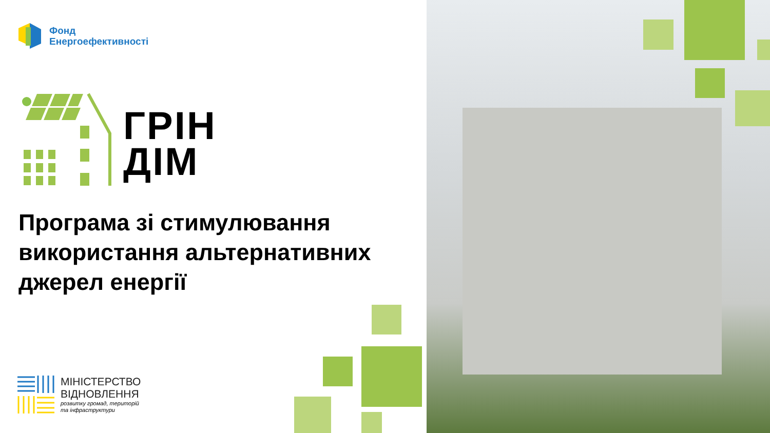Фонд
Енергоефективності
ГРІН
ДІМ
Програма зі стимулювання
використання альтернативних
джерел енергії
МІНІСТЕРСТВО
ВІДНОВЛЕННЯ
розвитку громад, територій
та інфраструктури